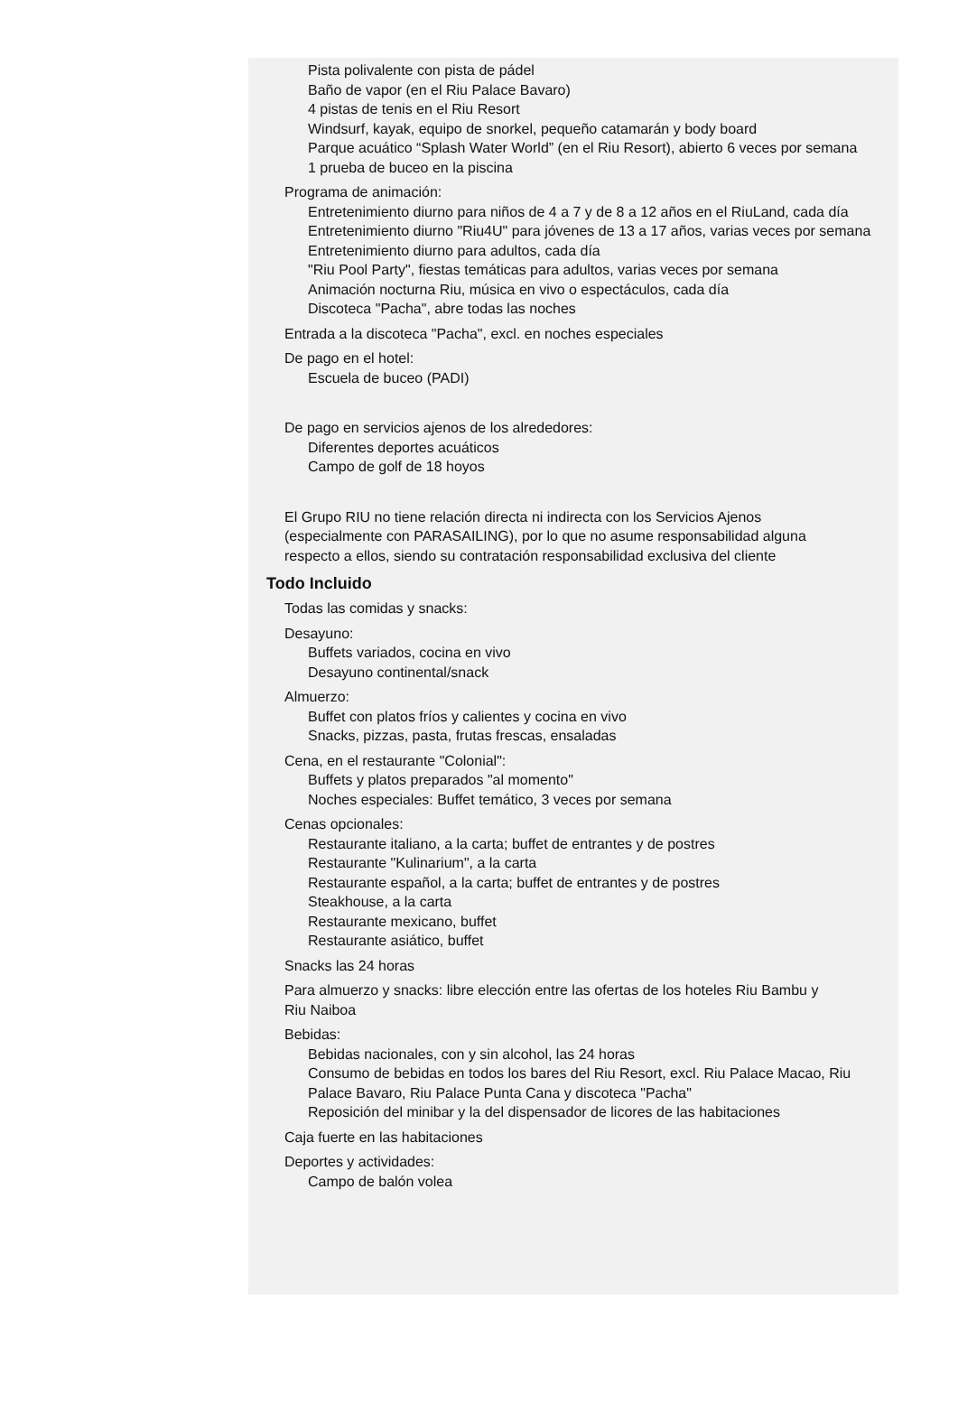Pista polivalente con pista de pádel
Baño de vapor (en el Riu Palace Bavaro)
4 pistas de tenis en el Riu Resort
Windsurf, kayak, equipo de snorkel, pequeño catamarán y body board
Parque acuático “Splash Water World” (en el Riu Resort), abierto 6 veces por semana
1 prueba de buceo en la piscina
Programa de animación:
Entretenimiento diurno para niños de 4 a 7 y de 8 a 12 años en el RiuLand, cada día
Entretenimiento diurno "Riu4U" para jóvenes de 13 a 17 años, varias veces por semana
Entretenimiento diurno para adultos, cada día
"Riu Pool Party", fiestas temáticas para adultos, varias veces por semana
Animación nocturna Riu, música en vivo o espectáculos, cada día
Discoteca "Pacha", abre todas las noches
Entrada a la discoteca "Pacha", excl. en noches especiales
De pago en el hotel:
Escuela de buceo (PADI)
De pago en servicios ajenos de los alrededores:
Diferentes deportes acuáticos
Campo de golf de 18 hoyos
El Grupo RIU no tiene relación directa ni indirecta con los Servicios Ajenos (especialmente con PARASAILING), por lo que no asume responsabilidad alguna respecto a ellos, siendo su contratación responsabilidad exclusiva del cliente
Todo Incluido
Todas las comidas y snacks:
Desayuno:
Buffets variados, cocina en vivo
Desayuno continental/snack
Almuerzo:
Buffet con platos fríos y calientes y cocina en vivo
Snacks, pizzas, pasta, frutas frescas, ensaladas
Cena, en el restaurante "Colonial":
Buffets y platos preparados "al momento"
Noches especiales: Buffet temático, 3 veces por semana
Cenas opcionales:
Restaurante italiano, a la carta; buffet de entrantes y de postres
Restaurante "Kulinarium", a la carta
Restaurante español, a la carta; buffet de entrantes y de postres
Steakhouse, a la carta
Restaurante mexicano, buffet
Restaurante asiático, buffet
Snacks las 24 horas
Para almuerzo y snacks: libre elección entre las ofertas de los hoteles Riu Bambu y Riu Naiboa
Bebidas:
Bebidas nacionales, con y sin alcohol, las 24 horas
Consumo de bebidas en todos los bares del Riu Resort, excl. Riu Palace Macao, Riu Palace Bavaro, Riu Palace Punta Cana y discoteca "Pacha"
Reposición del minibar y la del dispensador de licores de las habitaciones
Caja fuerte en las habitaciones
Deportes y actividades:
Campo de balón volea